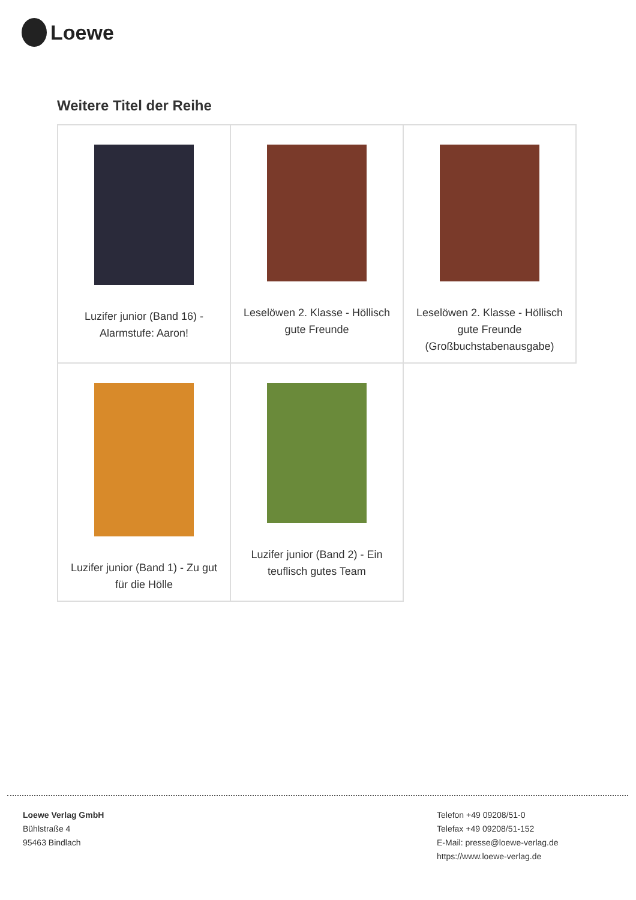Loewe
Weitere Titel der Reihe
| Luzifer junior (Band 16) - Alarmstufe: Aaron! | Leselöwen 2. Klasse - Höllisch gute Freunde | Leselöwen 2. Klasse - Höllisch gute Freunde (Großbuchstabenausgabe) |
| Luzifer junior (Band 1) - Zu gut für die Hölle | Luzifer junior (Band 2) - Ein teuflisch gutes Team | |
Loewe Verlag GmbH
Bühlstraße 4
95463 Bindlach
Telefon +49 09208/51-0
Telefax +49 09208/51-152
E-Mail: presse@loewe-verlag.de
https://www.loewe-verlag.de